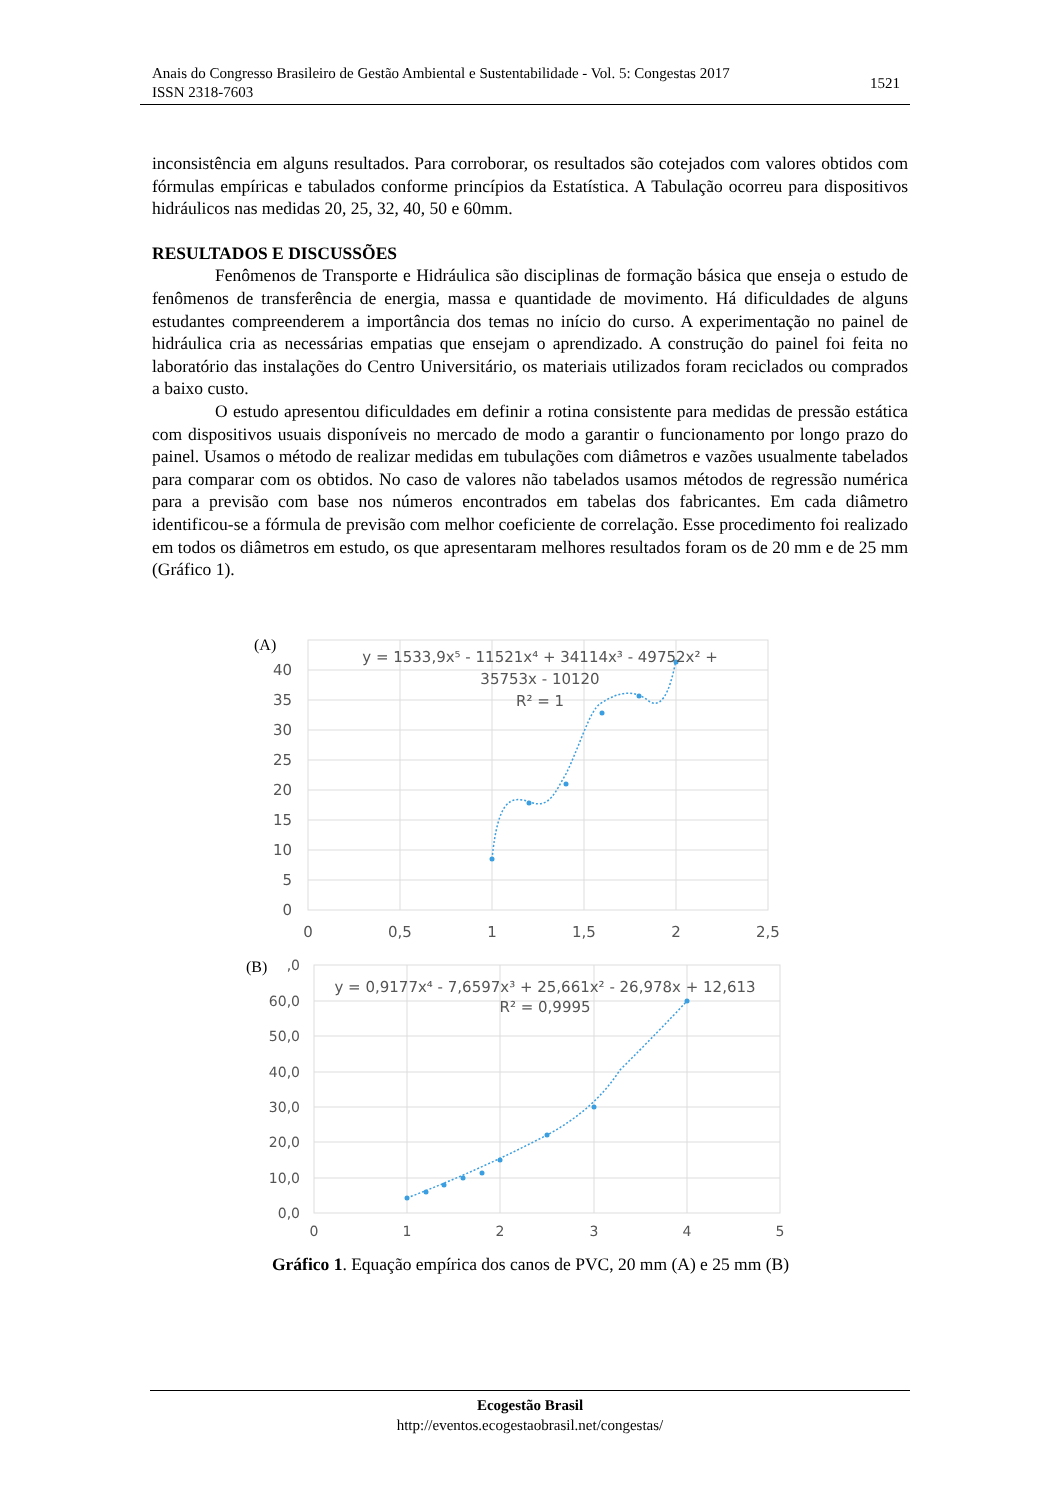Anais do Congresso Brasileiro de Gestão Ambiental e Sustentabilidade - Vol. 5: Congestas 2017
ISSN 2318-7603
1521
inconsistência em alguns resultados. Para corroborar, os resultados são cotejados com valores obtidos com fórmulas empíricas e tabulados conforme princípios da Estatística. A Tabulação ocorreu para dispositivos hidráulicos nas medidas 20, 25, 32, 40, 50 e 60mm.
RESULTADOS E DISCUSSÕES
Fenômenos de Transporte e Hidráulica são disciplinas de formação básica que enseja o estudo de fenômenos de transferência de energia, massa e quantidade de movimento. Há dificuldades de alguns estudantes compreenderem a importância dos temas no início do curso. A experimentação no painel de hidráulica cria as necessárias empatias que ensejam o aprendizado. A construção do painel foi feita no laboratório das instalações do Centro Universitário, os materiais utilizados foram reciclados ou comprados a baixo custo.
O estudo apresentou dificuldades em definir a rotina consistente para medidas de pressão estática com dispositivos usuais disponíveis no mercado de modo a garantir o funcionamento por longo prazo do painel. Usamos o método de realizar medidas em tubulações com diâmetros e vazões usualmente tabelados para comparar com os obtidos. No caso de valores não tabelados usamos métodos de regressão numérica para a previsão com base nos números encontrados em tabelas dos fabricantes. Em cada diâmetro identificou-se a fórmula de previsão com melhor coeficiente de correlação. Esse procedimento foi realizado em todos os diâmetros em estudo, os que apresentaram melhores resultados foram os de 20 mm e de 25 mm (Gráfico 1).
(A)
40
35
30
25
20
15
10
5
0
0
0,5
1
1,5
2
2,5
y = 1533,9x⁵ - 11521x⁴ + 34114x³ - 49752x² +
35753x - 10120
R² = 1
(B)
,0
60,0
50,0
40,0
30,0
20,0
10,0
0,0
0
1
2
3
4
5
y = 0,9177x⁴ - 7,6597x³ + 25,661x² - 26,978x + 12,613
R² = 0,9995
Gráfico 1. Equação empírica dos canos de PVC, 20 mm (A) e 25 mm (B)
Ecogestão Brasil
http://eventos.ecogestaobrasil.net/congestas/